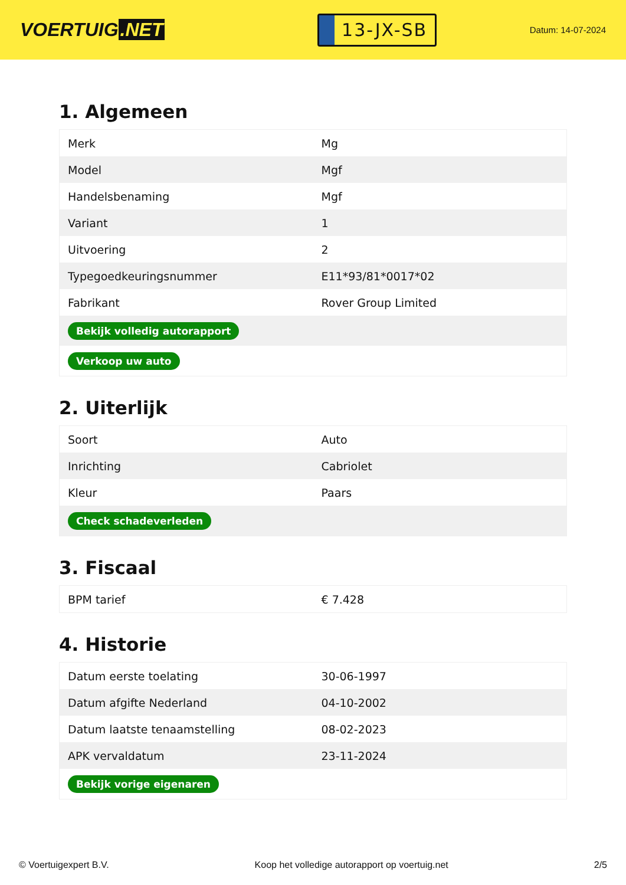VOERTUIG.NET
13-JX-SB
Datum: 14-07-2024
1. Algemeen
| Merk | Mg |
| Model | Mgf |
| Handelsbenaming | Mgf |
| Variant | 1 |
| Uitvoering | 2 |
| Typegoedkeuringsnummer | E11*93/81*0017*02 |
| Fabrikant | Rover Group Limited |
| Bekijk volledig autorapport | |
| Verkoop uw auto | |
2. Uiterlijk
| Soort | Auto |
| Inrichting | Cabriolet |
| Kleur | Paars |
| Check schadeverleden | |
3. Fiscaal
| BPM tarief | € 7.428 |
4. Historie
| Datum eerste toelating | 30-06-1997 |
| Datum afgifte Nederland | 04-10-2002 |
| Datum laatste tenaamstelling | 08-02-2023 |
| APK vervaldatum | 23-11-2024 |
| Bekijk vorige eigenaren | |
© Voertuigexpert B.V. Koop het volledige autorapport op voertuig.net 2/5